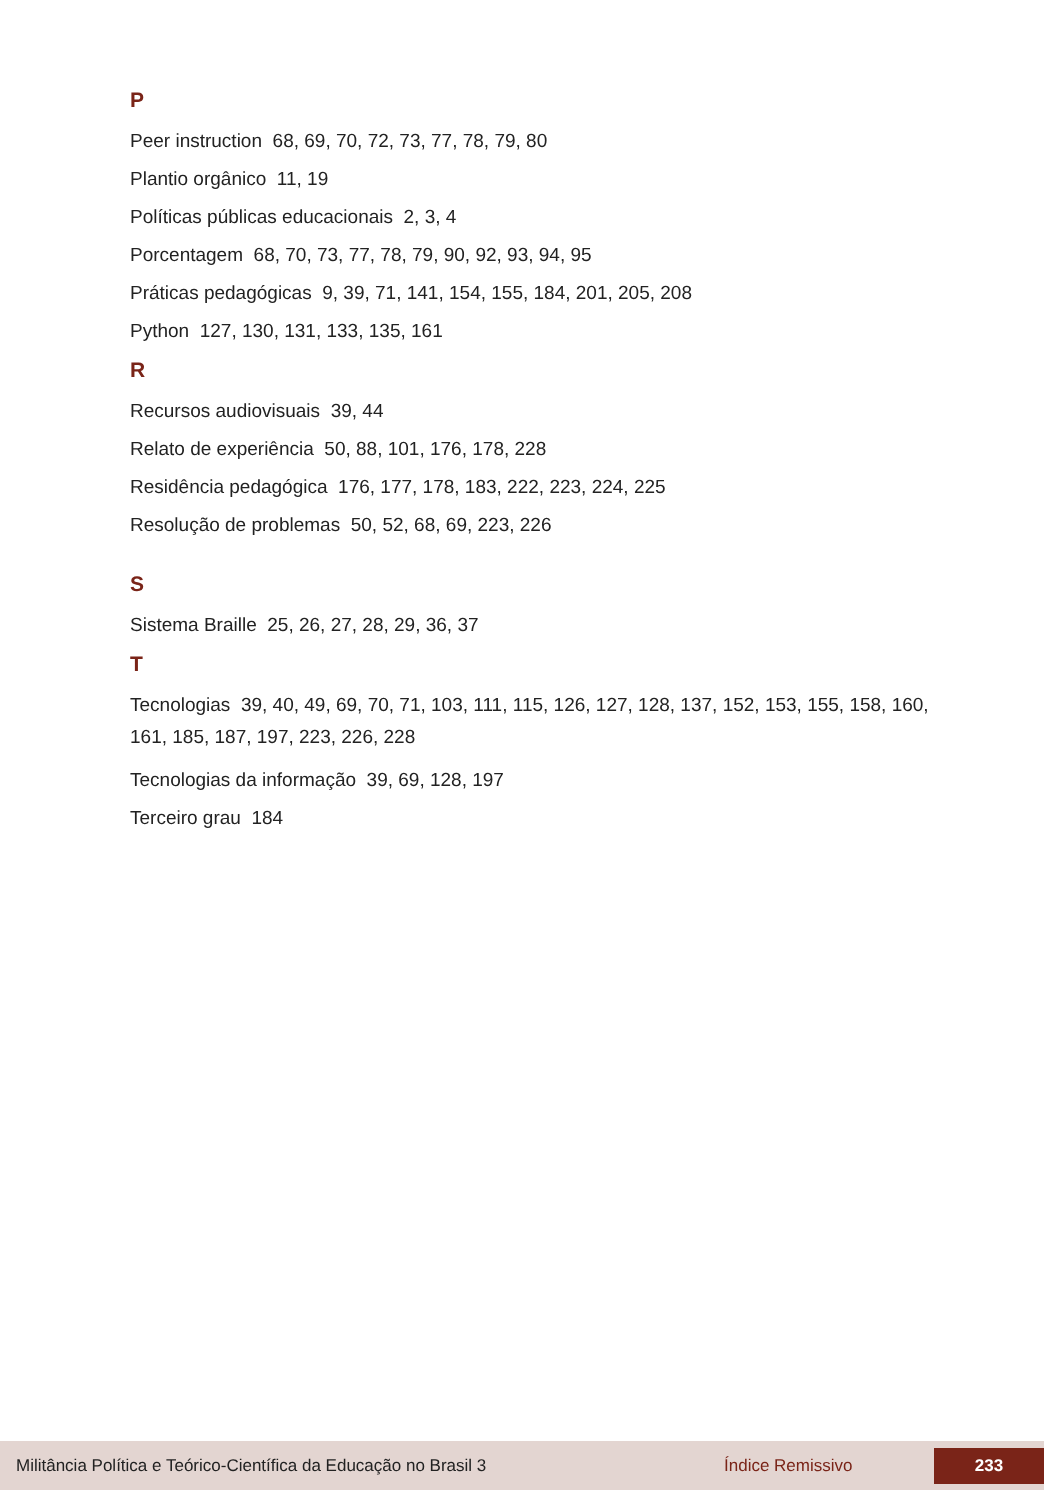P
Peer instruction 68, 69, 70, 72, 73, 77, 78, 79, 80
Plantio orgânico 11, 19
Políticas públicas educacionais 2, 3, 4
Porcentagem 68, 70, 73, 77, 78, 79, 90, 92, 93, 94, 95
Práticas pedagógicas 9, 39, 71, 141, 154, 155, 184, 201, 205, 208
Python 127, 130, 131, 133, 135, 161
R
Recursos audiovisuais 39, 44
Relato de experiência 50, 88, 101, 176, 178, 228
Residência pedagógica 176, 177, 178, 183, 222, 223, 224, 225
Resolução de problemas 50, 52, 68, 69, 223, 226
S
Sistema Braille 25, 26, 27, 28, 29, 36, 37
T
Tecnologias 39, 40, 49, 69, 70, 71, 103, 111, 115, 126, 127, 128, 137, 152, 153, 155, 158, 160, 161, 185, 187, 197, 223, 226, 228
Tecnologias da informação 39, 69, 128, 197
Terceiro grau 184
Militância Política e Teórico-Científica da Educação no Brasil 3 Índice Remissivo 233